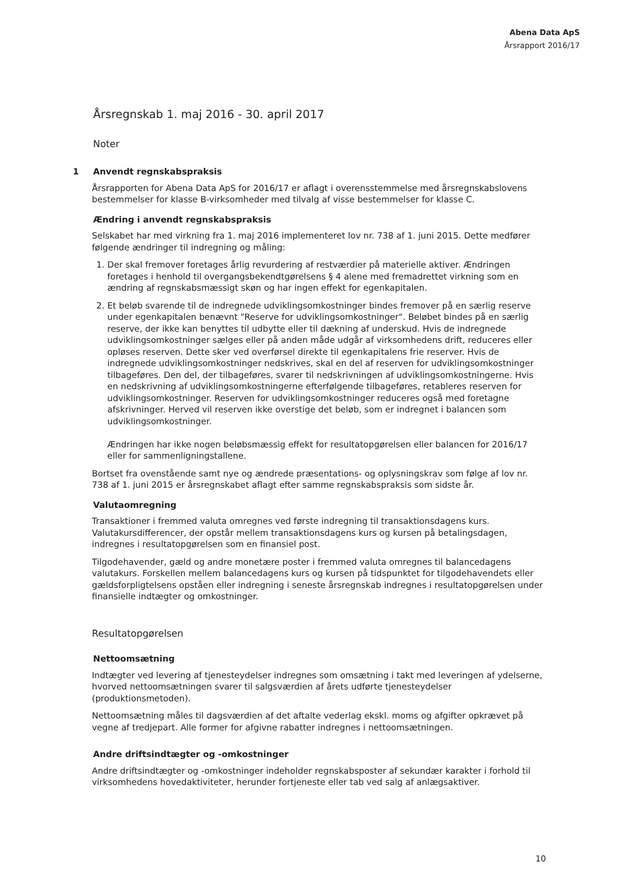Abena Data ApS
Årsrapport 2016/17
Årsregnskab 1. maj 2016 - 30. april 2017
Noter
1 Anvendt regnskabspraksis
Årsrapporten for Abena Data ApS for 2016/17 er aflagt i overensstemmelse med årsregnskabslovens bestemmelser for klasse B-virksomheder med tilvalg af visse bestemmelser for klasse C.
Ændring i anvendt regnskabspraksis
Selskabet har med virkning fra 1. maj 2016 implementeret lov nr. 738 af 1. juni 2015. Dette medfører følgende ændringer til indregning og måling:
1. Der skal fremover foretages årlig revurdering af restværdier på materielle aktiver. Ændringen foretages i henhold til overgangsbekendtgørelsens § 4 alene med fremadrettet virkning som en ændring af regnskabsmæssigt skøn og har ingen effekt for egenkapitalen.
2. Et beløb svarende til de indregnede udviklingsomkostninger bindes fremover på en særlig reserve under egenkapitalen benævnt "Reserve for udviklingsomkostninger". Beløbet bindes på en særlig reserve, der ikke kan benyttes til udbytte eller til dækning af underskud. Hvis de indregnede udviklingsomkostninger sælges eller på anden måde udgår af virksomhedens drift, reduceres eller opløses reserven. Dette sker ved overførsel direkte til egenkapitalens frie reserver. Hvis de indregnede udviklingsomkostninger nedskrives, skal en del af reserven for udviklingsomkostninger tilbageføres. Den del, der tilbageføres, svarer til nedskrivningen af udviklingsomkostningerne. Hvis en nedskrivning af udviklingsomkostningerne efterfølgende tilbageføres, retableres reserven for udviklingsomkostninger. Reserven for udviklingsomkostninger reduceres også med foretagne afskrivninger. Herved vil reserven ikke overstige det beløb, som er indregnet i balancen som udviklingsomkostninger.
Ændringen har ikke nogen beløbsmæssig effekt for resultatopgørelsen eller balancen for 2016/17 eller for sammenligningstallene.
Bortset fra ovenstående samt nye og ændrede præsentations- og oplysningskrav som følge af lov nr. 738 af 1. juni 2015 er årsregnskabet aflagt efter samme regnskabspraksis som sidste år.
Valutaomregning
Transaktioner i fremmed valuta omregnes ved første indregning til transaktionsdagens kurs. Valutakursdifferencer, der opstår mellem transaktionsdagens kurs og kursen på betalingsdagen, indregnes i resultatopgørelsen som en finansiel post.
Tilgodehavender, gæld og andre monetære poster i fremmed valuta omregnes til balancedagens valutakurs. Forskellen mellem balancedagens kurs og kursen på tidspunktet for tilgodehavendets eller gældsforpligtelsens opståen eller indregning i seneste årsregnskab indregnes i resultatopgørelsen under finansielle indtægter og omkostninger.
Resultatopgørelsen
Nettoomsætning
Indtægter ved levering af tjenesteydelser indregnes som omsætning i takt med leveringen af ydelserne, hvorved nettoomsætningen svarer til salgsværdien af årets udførte tjenesteydelser (produktionsmetoden).
Nettoomsætning måles til dagsværdien af det aftalte vederlag ekskl. moms og afgifter opkrævet på vegne af tredjepart. Alle former for afgivne rabatter indregnes i nettoomsætningen.
Andre driftsindtægter og -omkostninger
Andre driftsindtægter og -omkostninger indeholder regnskabsposter af sekundær karakter i forhold til virksomhedens hovedaktiviteter, herunder fortjeneste eller tab ved salg af anlægsaktiver.
10